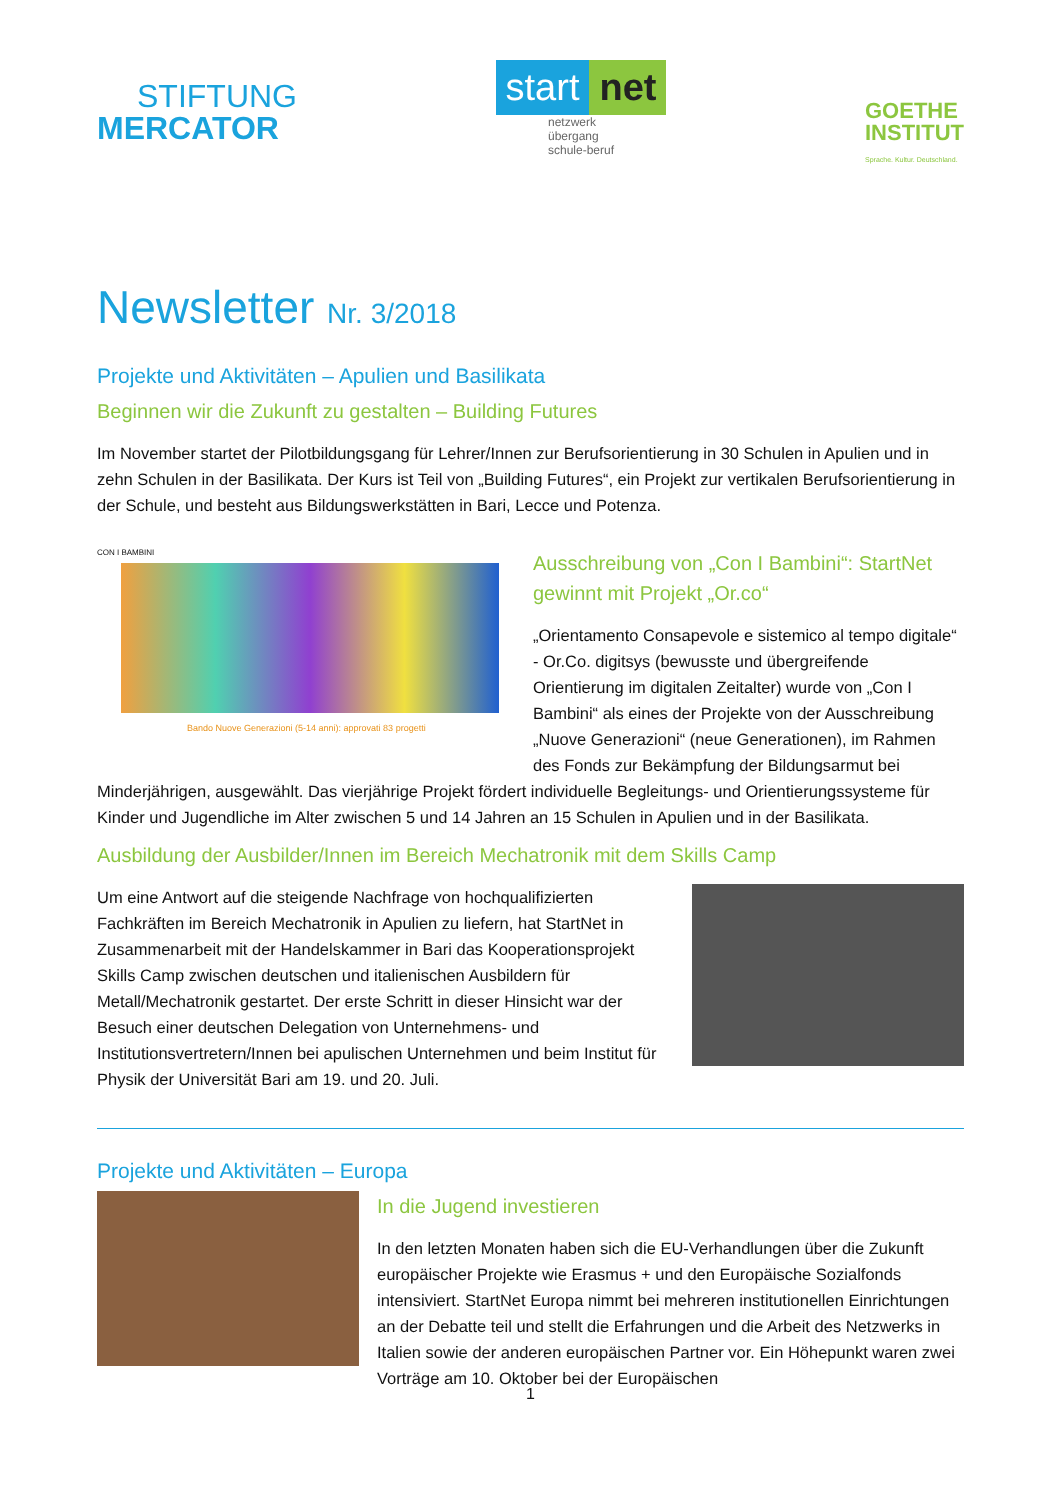STIFTUNG
MERCATOR
start net
netzwerk
übergang
schule-beruf
GOETHE
INSTITUT
Sprache. Kultur. Deutschland.
Newsletter Nr. 3/2018
Projekte und Aktivitäten – Apulien und Basilikata
Beginnen wir die Zukunft zu gestalten – Building Futures
Im November startet der Pilotbildungsgang für Lehrer/Innen zur Berufsorientierung in 30 Schulen in Apulien und in zehn Schulen in der Basilikata. Der Kurs ist Teil von „Building Futures“, ein Projekt zur vertikalen Berufsorientierung in der Schule, und besteht aus Bildungswerkstätten in Bari, Lecce und Potenza.
CON I BAMBINI
Bando Nuove Generazioni (5-14 anni): approvati 83 progetti
Ausschreibung von „Con I Bambini“: StartNet gewinnt mit Projekt „Or.co“
„Orientamento Consapevole e sistemico al tempo digitale“ - Or.Co. digitsys (bewusste und übergreifende Orientierung im digitalen Zeitalter) wurde von „Con I Bambini“ als eines der Projekte von der Ausschreibung „Nuove Generazioni“ (neue Generationen), im Rahmen des Fonds zur Bekämpfung der Bildungsarmut bei Minderjährigen, ausgewählt. Das vierjährige Projekt fördert individuelle Begleitungs- und Orientierungssysteme für Kinder und Jugendliche im Alter zwischen 5 und 14 Jahren an 15 Schulen in Apulien und in der Basilikata.
Ausbildung der Ausbilder/Innen im Bereich Mechatronik mit dem Skills Camp
Um eine Antwort auf die steigende Nachfrage von hochqualifizierten Fachkräften im Bereich Mechatronik in Apulien zu liefern, hat StartNet in Zusammenarbeit mit der Handelskammer in Bari das Kooperationsprojekt Skills Camp zwischen deutschen und italienischen Ausbildern für Metall/Mechatronik gestartet. Der erste Schritt in dieser Hinsicht war der Besuch einer deutschen Delegation von Unternehmens- und Institutionsvertretern/Innen bei apulischen Unternehmen und beim Institut für Physik der Universität Bari am 19. und 20. Juli.
Projekte und Aktivitäten – Europa
In die Jugend investieren
In den letzten Monaten haben sich die EU-Verhandlungen über die Zukunft europäischer Projekte wie Erasmus + und den Europäische Sozialfonds intensiviert. StartNet Europa nimmt bei mehreren institutionellen Einrichtungen an der Debatte teil und stellt die Erfahrungen und die Arbeit des Netzwerks in Italien sowie der anderen europäischen Partner vor. Ein Höhepunkt waren zwei Vorträge am 10. Oktober bei der Europäischen
1